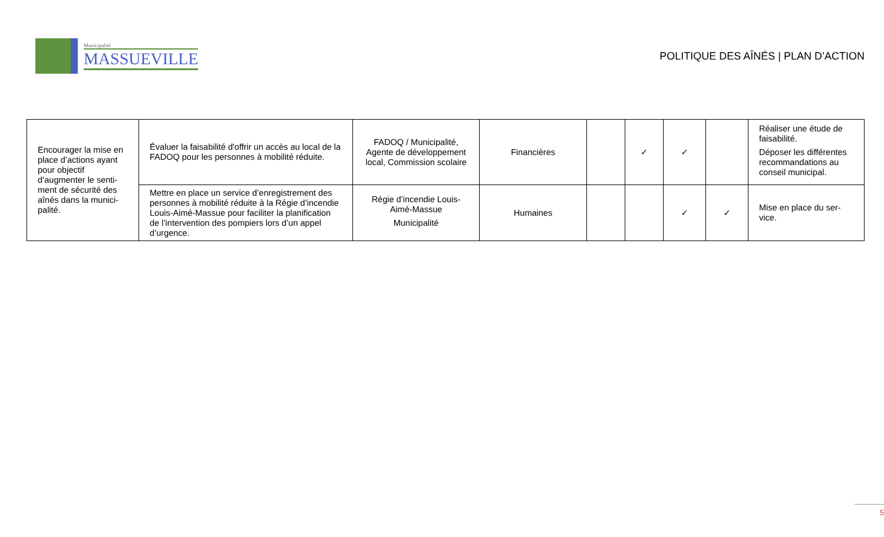Municipalité
MASSUEVILLE
POLITIQUE DES AÎNÉS | PLAN D’ACTION
| Encourager la mise en place d’actions ayant pour objectif d’augmenter le senti-ment de sécurité des aînés dans la munici-palité. | Évaluer la faisabilité d'offrir un accès au local de la FADOQ pour les personnes à mobilité réduite. | FADOQ / Municipalité, Agente de développement local, Commission scolaire | Financières | | ✓ | ✓ | | Réaliser une étude de faisabilité. Déposer les différentes recommandations au conseil municipal. |
| | Mettre en place un service d’enregistrement des personnes à mobilité réduite à la Régie d’incendie Louis-Aimé-Massue pour faciliter la planification de l’intervention des pompiers lors d’un appel d’urgence. | Régie d’incendie Louis- Aimé-Massue Municipalité | Humaines | | | ✓ | ✓ | Mise en place du ser-vice. |
5